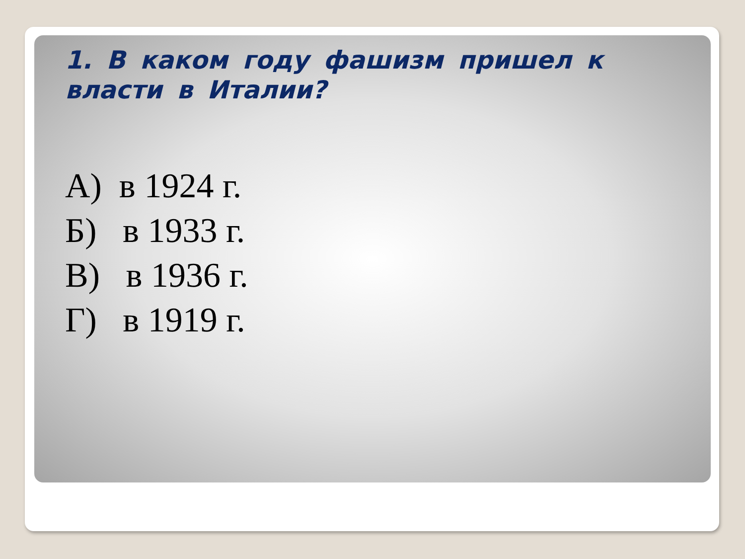1. В каком году фашизм пришел к власти в Италии?
А) в 1924 г.
Б) в 1933 г.
В) в 1936 г.
Г) в 1919 г.